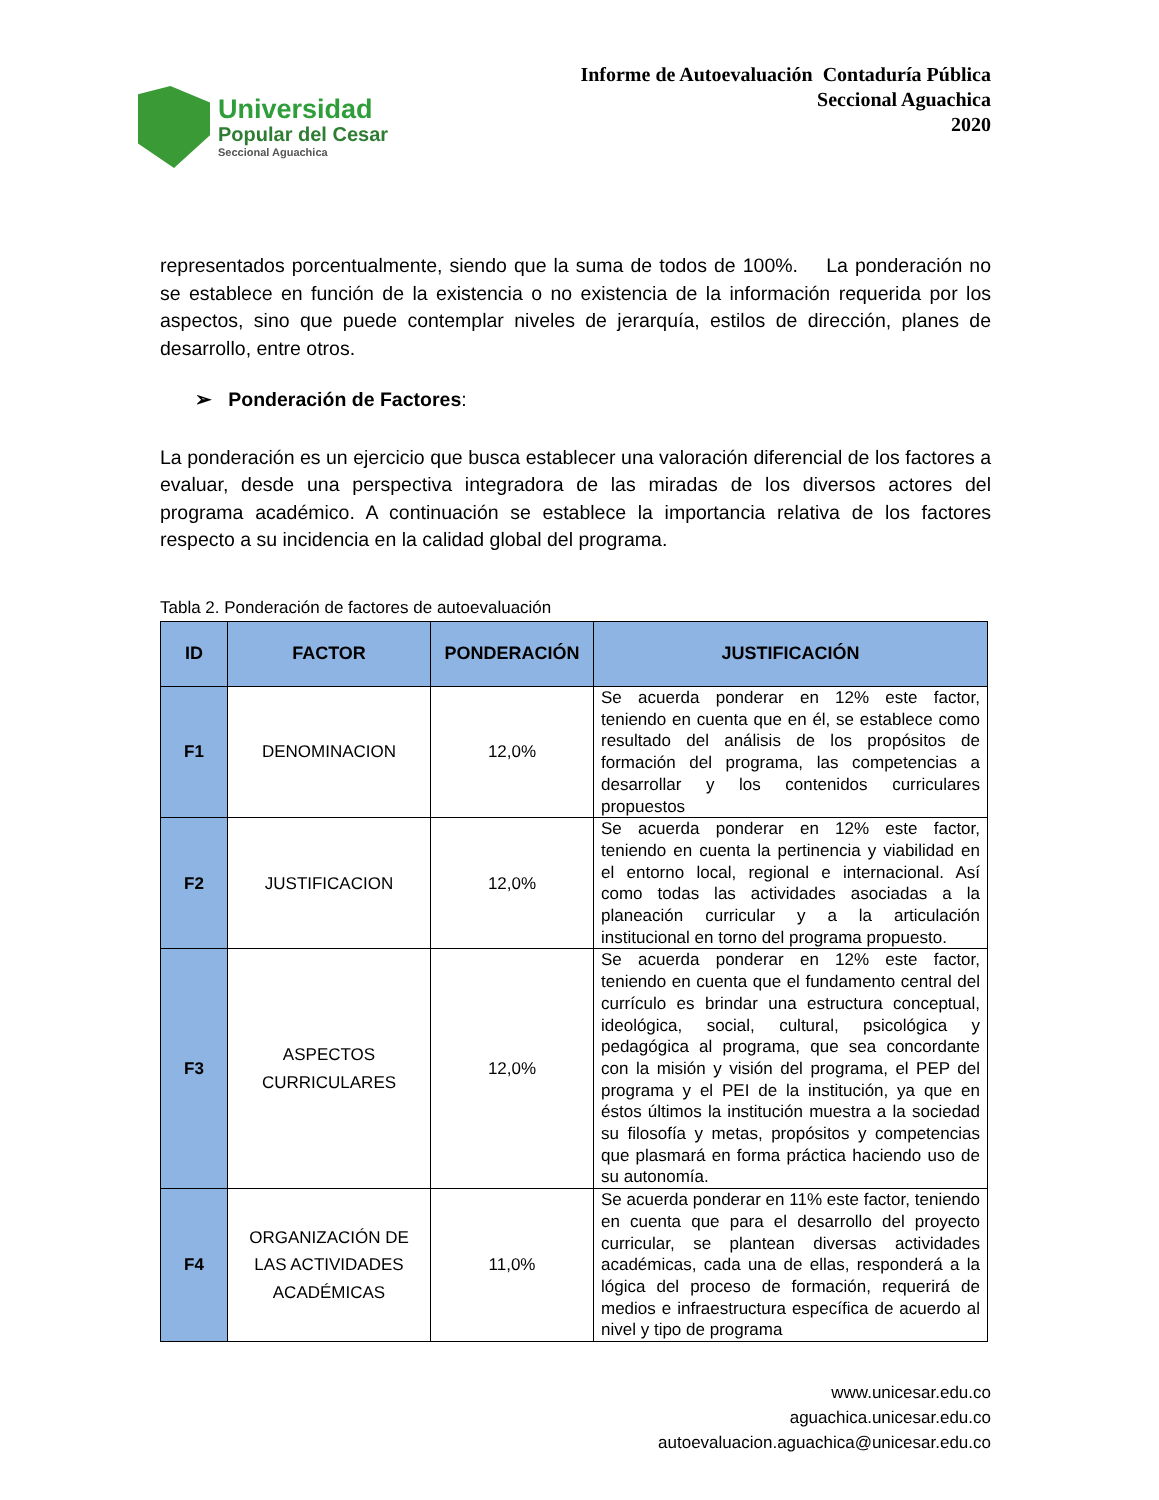Universidad
Popular del Cesar
Seccional Aguachica
Informe de Autoevaluación Contaduría Pública
Seccional Aguachica
2020
representados porcentualmente, siendo que la suma de todos de 100%. La ponderación no se establece en función de la existencia o no existencia de la información requerida por los aspectos, sino que puede contemplar niveles de jerarquía, estilos de dirección, planes de desarrollo, entre otros.
➢ Ponderación de Factores:
La ponderación es un ejercicio que busca establecer una valoración diferencial de los factores a evaluar, desde una perspectiva integradora de las miradas de los diversos actores del programa académico. A continuación se establece la importancia relativa de los factores respecto a su incidencia en la calidad global del programa.
Tabla 2. Ponderación de factores de autoevaluación
| ID | FACTOR | PONDERACIÓN | JUSTIFICACIÓN |
| --- | --- | --- | --- |
| F1 | DENOMINACION | 12,0% | Se acuerda ponderar en 12% este factor, teniendo en cuenta que en él, se establece como resultado del análisis de los propósitos de formación del programa, las competencias a desarrollar y los contenidos curriculares propuestos |
| F2 | JUSTIFICACION | 12,0% | Se acuerda ponderar en 12% este factor, teniendo en cuenta la pertinencia y viabilidad en el entorno local, regional e internacional. Así como todas las actividades asociadas a la planeación curricular y a la articulación institucional en torno del programa propuesto. |
| F3 | ASPECTOS CURRICULARES | 12,0% | Se acuerda ponderar en 12% este factor, teniendo en cuenta que el fundamento central del currículo es brindar una estructura conceptual, ideológica, social, cultural, psicológica y pedagógica al programa, que sea concordante con la misión y visión del programa, el PEP del programa y el PEI de la institución, ya que en éstos últimos la institución muestra a la sociedad su filosofía y metas, propósitos y competencias que plasmará en forma práctica haciendo uso de su autonomía. |
| F4 | ORGANIZACIÓN DE LAS ACTIVIDADES ACADÉMICAS | 11,0% | Se acuerda ponderar en 11% este factor, teniendo en cuenta que para el desarrollo del proyecto curricular, se plantean diversas actividades académicas, cada una de ellas, responderá a la lógica del proceso de formación, requerirá de medios e infraestructura específica de acuerdo al nivel y tipo de programa |
www.unicesar.edu.co
aguachica.unicesar.edu.co
autoevaluacion.aguachica@unicesar.edu.co